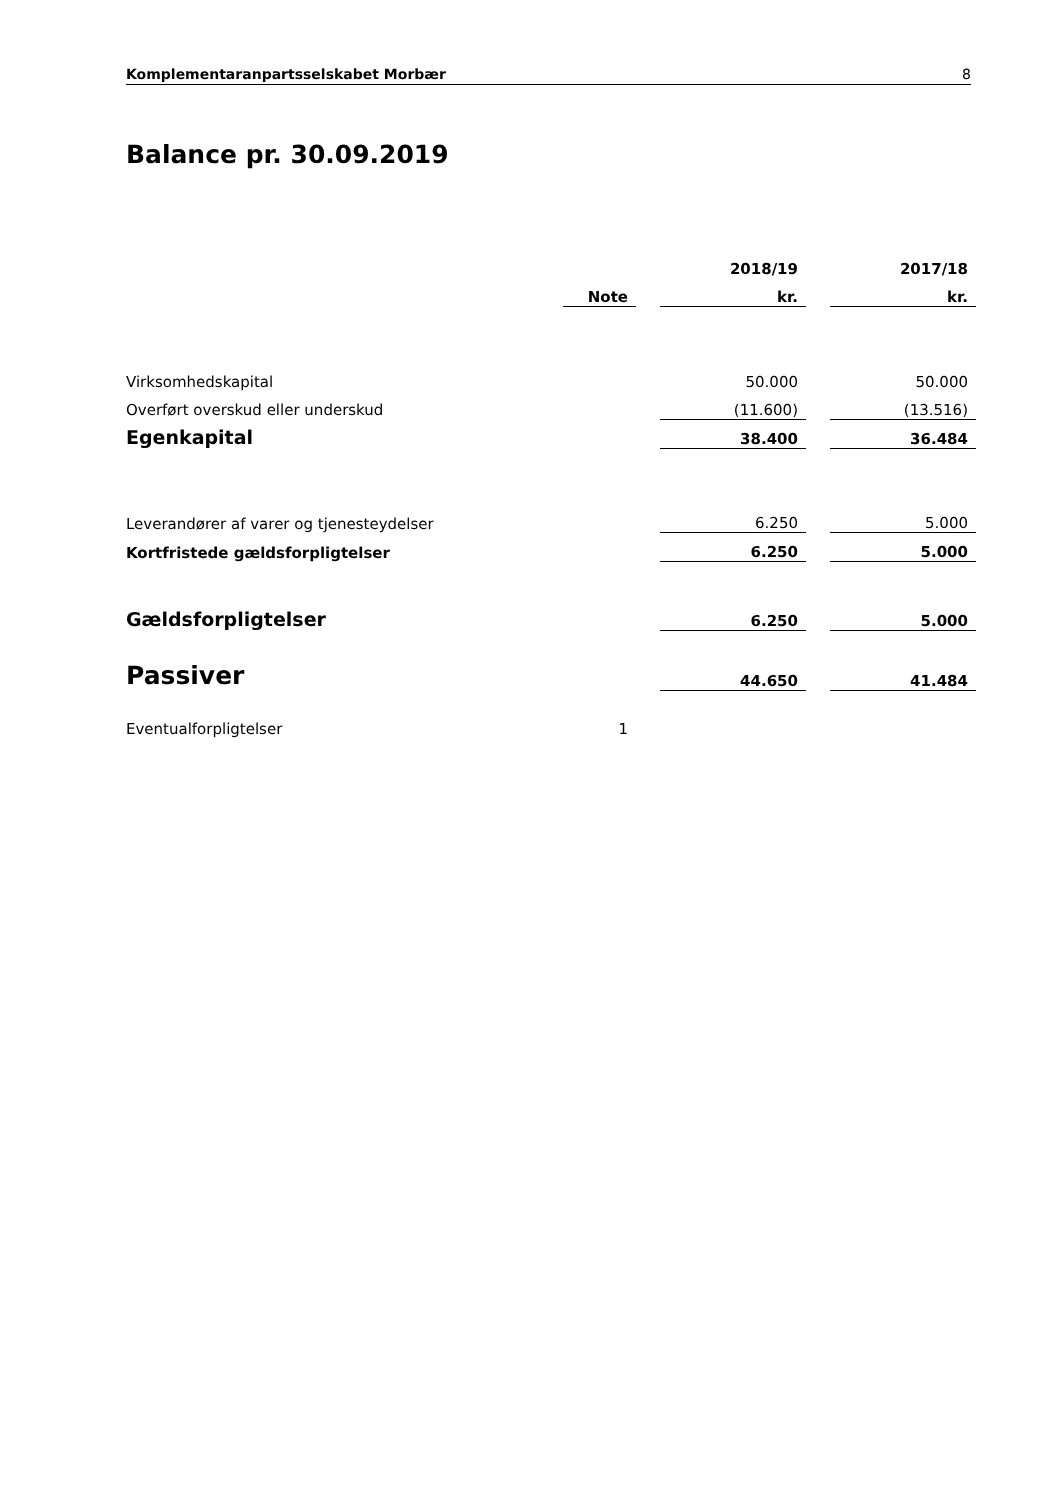Komplementaranpartsselskabet Morbær 8
Balance pr. 30.09.2019
| | | | 2018/19 | | 2017/18 |
| | Note | | kr. | | kr. |
| Virksomhedskapital | | | 50.000 | | 50.000 |
| Overført overskud eller underskud | | | (11.600) | | (13.516) |
| Egenkapital | | | 38.400 | | 36.484 |
| Leverandører af varer og tjenesteydelser | | | 6.250 | | 5.000 |
| Kortfristede gældsforpligtelser | | | 6.250 | | 5.000 |
| Gældsforpligtelser | | | 6.250 | | 5.000 |
| Passiver | | | 44.650 | | 41.484 |
| Eventualforpligtelser | 1 | | | | |